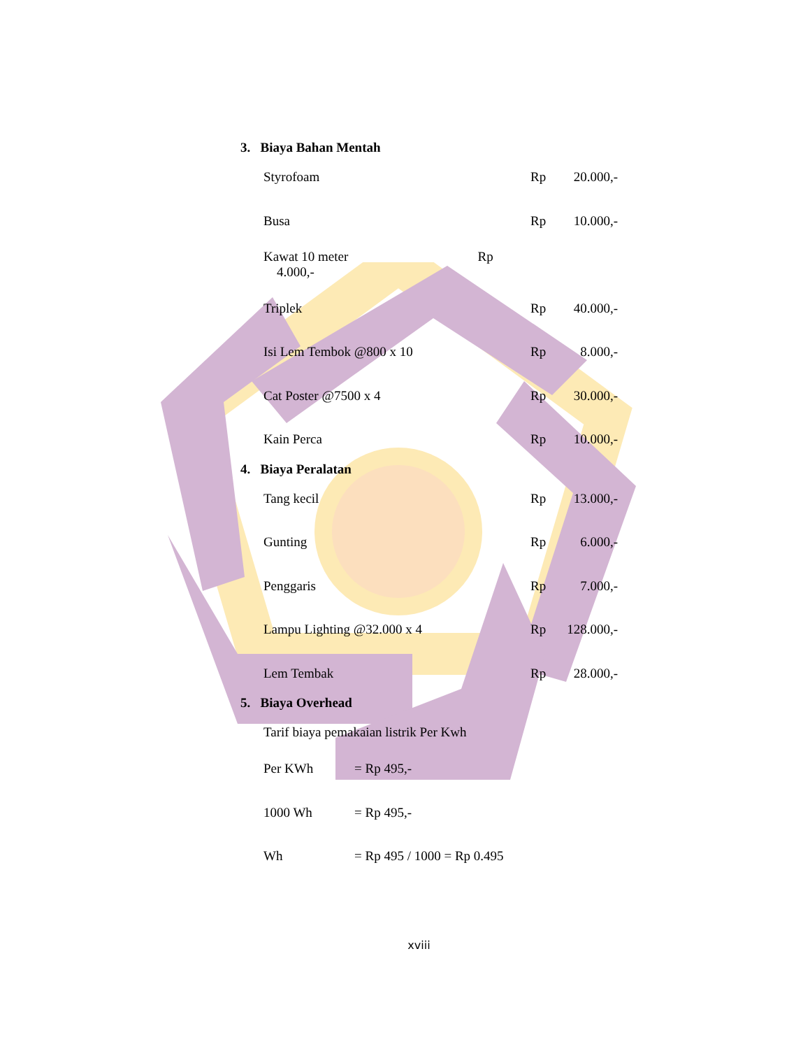3. Biaya Bahan Mentah
| Styrofoam | Rp | 20.000,- |
| Busa | Rp | 10.000,- |
| Kawat 10 meter Rp 4.000,- | | |
| Triplek | Rp | 40.000,- |
| Isi Lem Tembok @800 x 10 | Rp | 8.000,- |
| Cat Poster @7500 x 4 | Rp | 30.000,- |
| Kain Perca | Rp | 10.000,- |
4. Biaya Peralatan
| Tang kecil | Rp | 13.000,- |
| Gunting | Rp | 6.000,- |
| Penggaris | Rp | 7.000,- |
| Lampu Lighting @32.000 x 4 | Rp | 128.000,- |
| Lem Tembak | Rp | 28.000,- |
5. Biaya Overhead
Tarif biaya pemakaian listrik Per Kwh
| Per KWh | = Rp 495,- |
| 1000 Wh | = Rp 495,- |
| Wh | = Rp 495 / 1000 = Rp 0.495 |
xviii